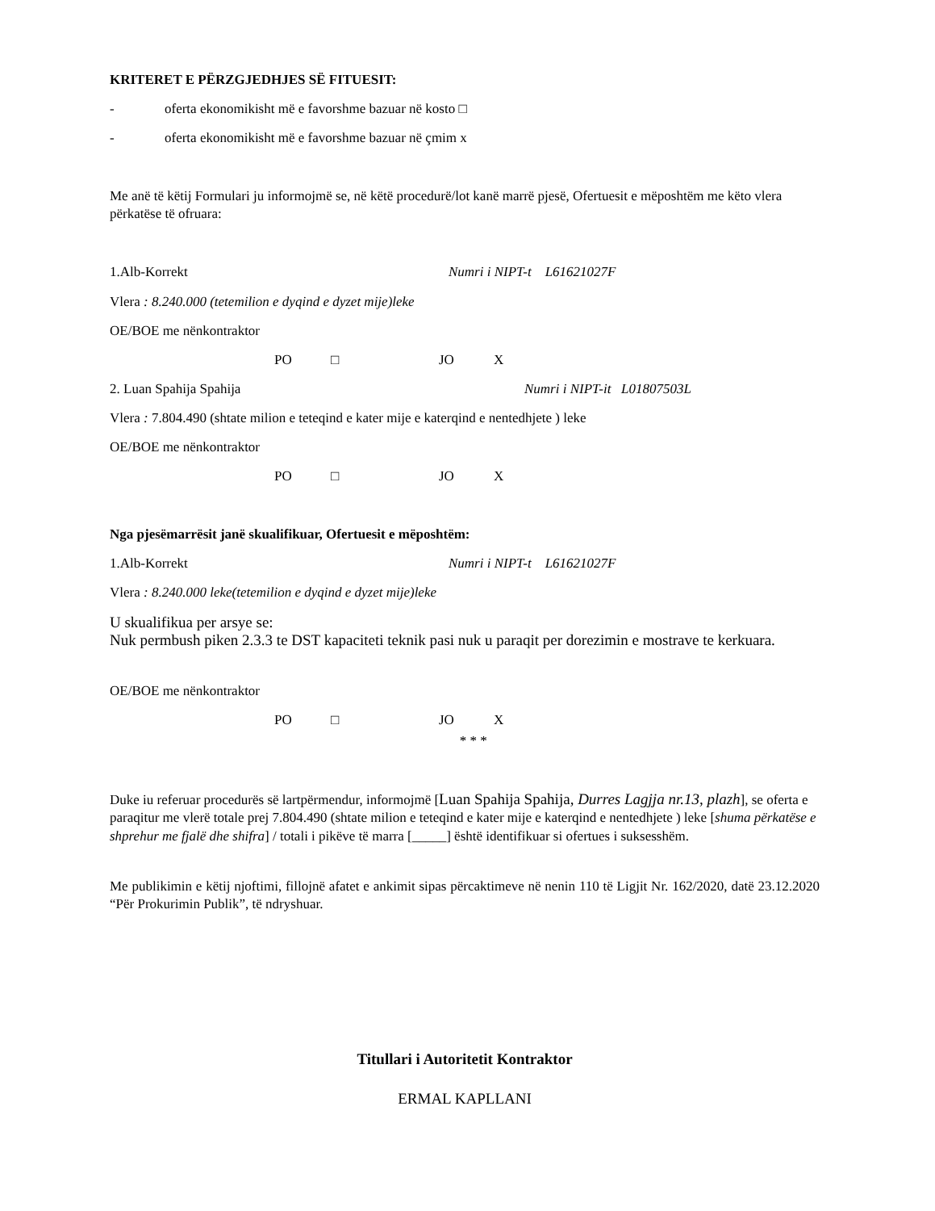KRITERET E PËRZGJEDHJES SË FITUESIT:
- oferta ekonomikisht më e favorshme bazuar në kosto □
- oferta ekonomikisht më e favorshme bazuar në çmim x
Me anë të këtij Formulari ju informojmë se, në këtë procedurë/lot kanë marrë pjesë, Ofertuesit e mëposhtëm me këto vlera përkatëse të ofruara:
1.Alb-Korrekt Numri i NIPT-t L61621027F
Vlera : 8.240.000 (tetemilion e dyqind e dyzet mije)leke
OE/BOE me nënkontraktor
PO □ JO X
2. Luan Spahija Spahija Numri i NIPT-it L01807503L
Vlera : 7.804.490 (shtate milion e teteqind e kater mije e katerqind e nentedhjete ) leke
OE/BOE me nënkontraktor
PO □ JO X
Nga pjesëmarrësit janë skualifikuar, Ofertuesit e mëposhtëm:
1.Alb-Korrekt Numri i NIPT-t L61621027F
Vlera : 8.240.000 leke(tetemilion e dyqind e dyzet mije)leke
U skualifikua per arsye se:
Nuk permbush piken 2.3.3 te DST kapaciteti teknik pasi nuk u paraqit per dorezimin e mostrave te kerkuara.
OE/BOE me nënkontraktor
PO □ JO X
* * *
Duke iu referuar procedurës së lartpërmendur, informojmë [Luan Spahija Spahija, Durres Lagjja nr.13, plazh], se oferta e paraqitur me vlerë totale prej 7.804.490 (shtate milion e teteqind e kater mije e katerqind e nentedhjete ) leke [shuma përkatëse e shprehur me fjalë dhe shifra] / totali i pikëve të marra [_____] është identifikuar si ofertues i suksesshëm.
Me publikimin e këtij njoftimi, fillojnë afatet e ankimit sipas përcaktimeve në nenin 110 të Ligjit Nr. 162/2020, datë 23.12.2020 “Për Prokurimin Publik”, të ndryshuar.
Titullari i Autoritetit Kontraktor
ERMAL KAPLLANI